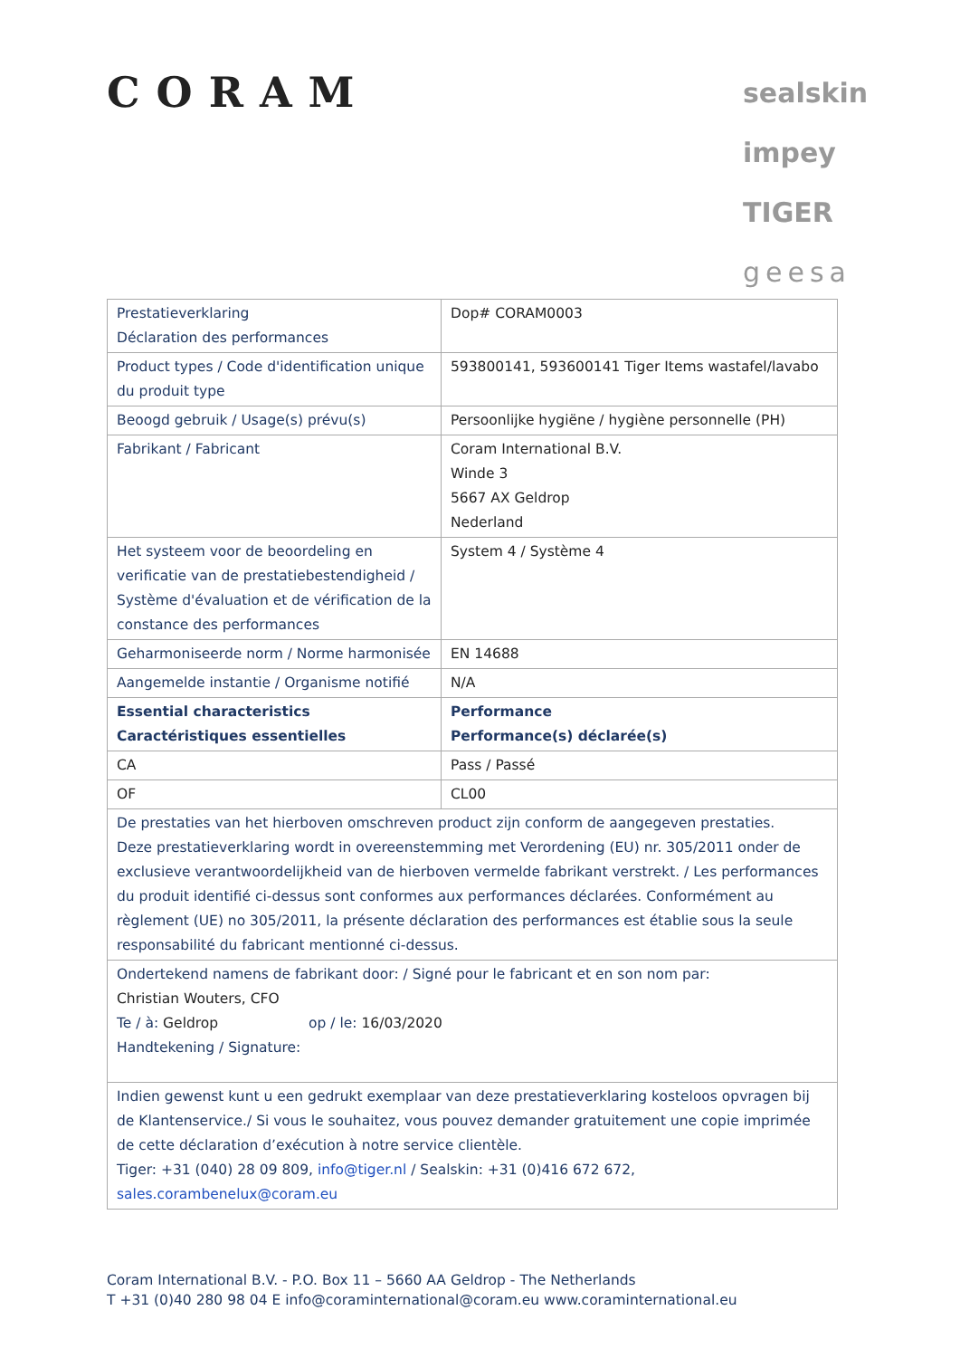CORAM
sealskin
impey
TIGER
geesa
| Prestatieverklaring Déclaration des performances | Dop# CORAM0003 |
| Product types / Code d'identification unique du produit type | 593800141, 593600141 Tiger Items wastafel/lavabo |
| Beoogd gebruik / Usage(s) prévu(s) | Persoonlijke hygiëne / hygiène personnelle (PH) |
| Fabrikant / Fabricant | Coram International B.V. Winde 3 5667 AX Geldrop Nederland |
| Het systeem voor de beoordeling en verificatie van de prestatiebestendigheid / Système d'évaluation et de vérification de la constance des performances | System 4 / Système 4 |
| Geharmoniseerde norm / Norme harmonisée | EN 14688 |
| Aangemelde instantie / Organisme notifié | N/A |
| Essential characteristics Caractéristiques essentielles | Performance Performance(s) déclarée(s) |
| CA | Pass / Passé |
| OF | CL00 |
| De prestaties van het hierboven omschreven product zijn conform de aangegeven prestaties. Deze prestatieverklaring wordt in overeenstemming met Verordening (EU) nr. 305/2011 onder de exclusieve verantwoordelijkheid van de hierboven vermelde fabrikant verstrekt. / Les performances du produit identifié ci-dessus sont conformes aux performances déclarées. Conformément au règlement (UE) no 305/2011, la présente déclaration des performances est établie sous la seule responsabilité du fabricant mentionné ci-dessus. | |
| Ondertekend namens de fabrikant door: / Signé pour le fabricant et en son nom par: Christian Wouters, CFO Te / à: Geldrop op / le: 16/03/2020 Handtekening / Signature: | |
| Indien gewenst kunt u een gedrukt exemplaar van deze prestatieverklaring kosteloos opvragen bij de Klantenservice./ Si vous le souhaitez, vous pouvez demander gratuitement une copie imprimée de cette déclaration d’exécution à notre service clientèle. Tiger: +31 (040) 28 09 809, info@tiger.nl / Sealskin: +31 (0)416 672 672, sales.corambenelux@coram.eu | |
Coram International B.V. - P.O. Box 11 – 5660 AA Geldrop - The Netherlands
T +31 (0)40 280 98 04 E info@coraminternational@coram.eu www.coraminternational.eu